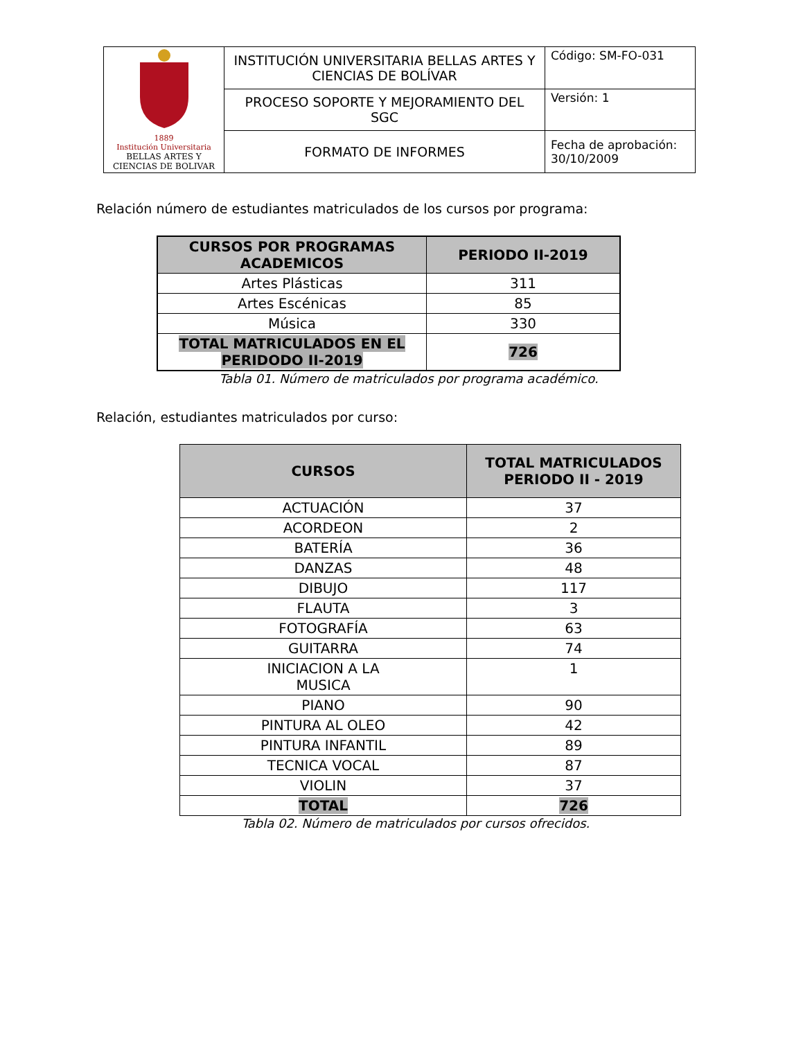| 1889 Institución Universitaria BELLAS ARTES Y CIENCIAS DE BOLIVAR | INSTITUCIÓN UNIVERSITARIA BELLAS ARTES Y CIENCIAS DE BOLÍVAR | Código: SM-FO-031 |
| | PROCESO SOPORTE Y MEJORAMIENTO DEL SGC | Versión: 1 |
| | FORMATO DE INFORMES | Fecha de aprobación: 30/10/2009 |
Relación número de estudiantes matriculados de los cursos por programa:
| CURSOS POR PROGRAMAS ACADEMICOS | PERIODO II-2019 |
| --- | --- |
| Artes Plásticas | 311 |
| Artes Escénicas | 85 |
| Música | 330 |
| TOTAL MATRICULADOS EN EL PERIDODO II-2019 | 726 |
Tabla 01. Número de matriculados por programa académico.
Relación, estudiantes matriculados por curso:
| CURSOS | TOTAL MATRICULADOS PERIODO II - 2019 |
| --- | --- |
| ACTUACIÓN | 37 |
| ACORDEON | 2 |
| BATERÍA | 36 |
| DANZAS | 48 |
| DIBUJO | 117 |
| FLAUTA | 3 |
| FOTOGRAFÍA | 63 |
| GUITARRA | 74 |
| INICIACION A LA MUSICA | 1 |
| PIANO | 90 |
| PINTURA AL OLEO | 42 |
| PINTURA INFANTIL | 89 |
| TECNICA VOCAL | 87 |
| VIOLIN | 37 |
| TOTAL | 726 |
Tabla 02. Número de matriculados por cursos ofrecidos.